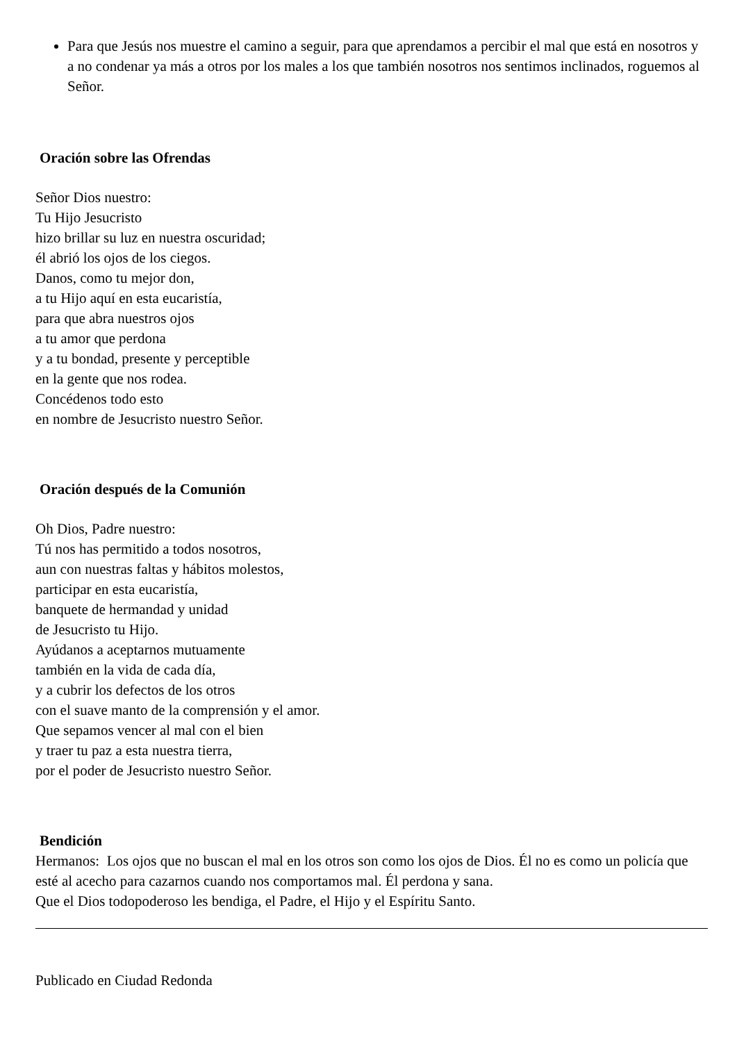Para que Jesús nos muestre el camino a seguir, para que aprendamos a percibir el mal que está en nosotros y a no condenar ya más a otros por los males a los que también nosotros nos sentimos inclinados, roguemos al Señor.
Oración sobre las Ofrendas
Señor Dios nuestro:
Tu Hijo Jesucristo
hizo brillar su luz en nuestra oscuridad;
él abrió los ojos de los ciegos.
Danos, como tu mejor don,
a tu Hijo aquí en esta eucaristía,
para que abra nuestros ojos
a tu amor que perdona
y a tu bondad, presente y perceptible
en la gente que nos rodea.
Concédenos todo esto
en nombre de Jesucristo nuestro Señor.
Oración después de la Comunión
Oh Dios, Padre nuestro:
Tú nos has permitido a todos nosotros,
aun con nuestras faltas y hábitos molestos,
participar en esta eucaristía,
banquete de hermandad y unidad
de Jesucristo tu Hijo.
Ayúdanos a aceptarnos mutuamente
también en la vida de cada día,
y a cubrir los defectos de los otros
con el suave manto de la comprensión y el amor.
Que sepamos vencer al mal con el bien
y traer tu paz a esta nuestra tierra,
por el poder de Jesucristo nuestro Señor.
Bendición
Hermanos: Los ojos que no buscan el mal en los otros son como los ojos de Dios. Él no es como un policía que esté al acecho para cazarnos cuando nos comportamos mal. Él perdona y sana.
Que el Dios todopoderoso les bendiga, el Padre, el Hijo y el Espíritu Santo.
Publicado en Ciudad Redonda